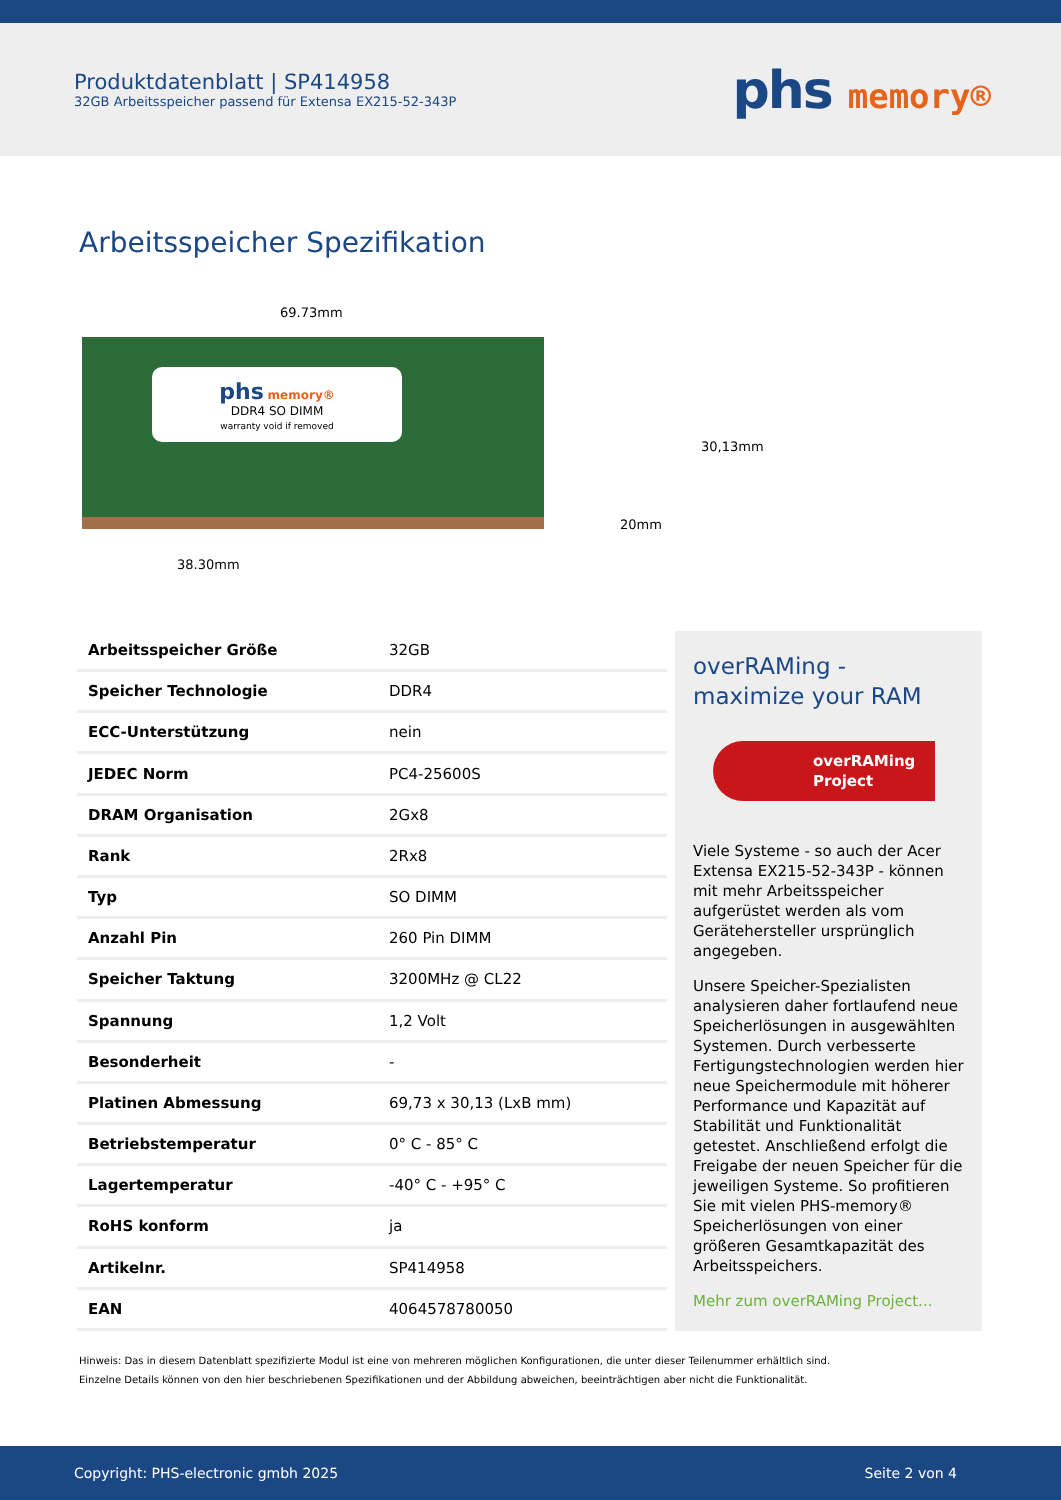Produktdatenblatt | SP414958
32GB Arbeitsspeicher passend für Extensa EX215-52-343P
phs memory®
Arbeitsspeicher Spezifikation
69.73mm
phs memory®
DDR4 SO DIMM
warranty void if removed
20mm
30,13mm
38.30mm
| Arbeitsspeicher Größe | 32GB |
| Speicher Technologie | DDR4 |
| ECC-Unterstützung | nein |
| JEDEC Norm | PC4-25600S |
| DRAM Organisation | 2Gx8 |
| Rank | 2Rx8 |
| Typ | SO DIMM |
| Anzahl Pin | 260 Pin DIMM |
| Speicher Taktung | 3200MHz @ CL22 |
| Spannung | 1,2 Volt |
| Besonderheit | - |
| Platinen Abmessung | 69,73 x 30,13 (LxB mm) |
| Betriebstemperatur | 0° C - 85° C |
| Lagertemperatur | -40° C - +95° C |
| RoHS konform | ja |
| Artikelnr. | SP414958 |
| EAN | 4064578780050 |
overRAMing -
maximize your RAM
overRAMing Project
Viele Systeme - so auch der Acer Extensa EX215-52-343P - können mit mehr Arbeitsspeicher aufgerüstet werden als vom Gerätehersteller ursprünglich angegeben.
Unsere Speicher-Spezialisten analysieren daher fortlaufend neue Speicherlösungen in ausgewählten Systemen. Durch verbesserte Fertigungstechnologien werden hier neue Speichermodule mit höherer Performance und Kapazität auf Stabilität und Funktionalität getestet. Anschließend erfolgt die Freigabe der neuen Speicher für die jeweiligen Systeme. So profitieren Sie mit vielen PHS-memory® Speicherlösungen von einer größeren Gesamtkapazität des Arbeitsspeichers.
Mehr zum overRAMing Project...
Hinweis: Das in diesem Datenblatt spezifizierte Modul ist eine von mehreren möglichen Konfigurationen, die unter dieser Teilenummer erhältlich sind.
Einzelne Details können von den hier beschriebenen Spezifikationen und der Abbildung abweichen, beeinträchtigen aber nicht die Funktionalität.
Copyright: PHS-electronic gmbh 2025 Seite 2 von 4